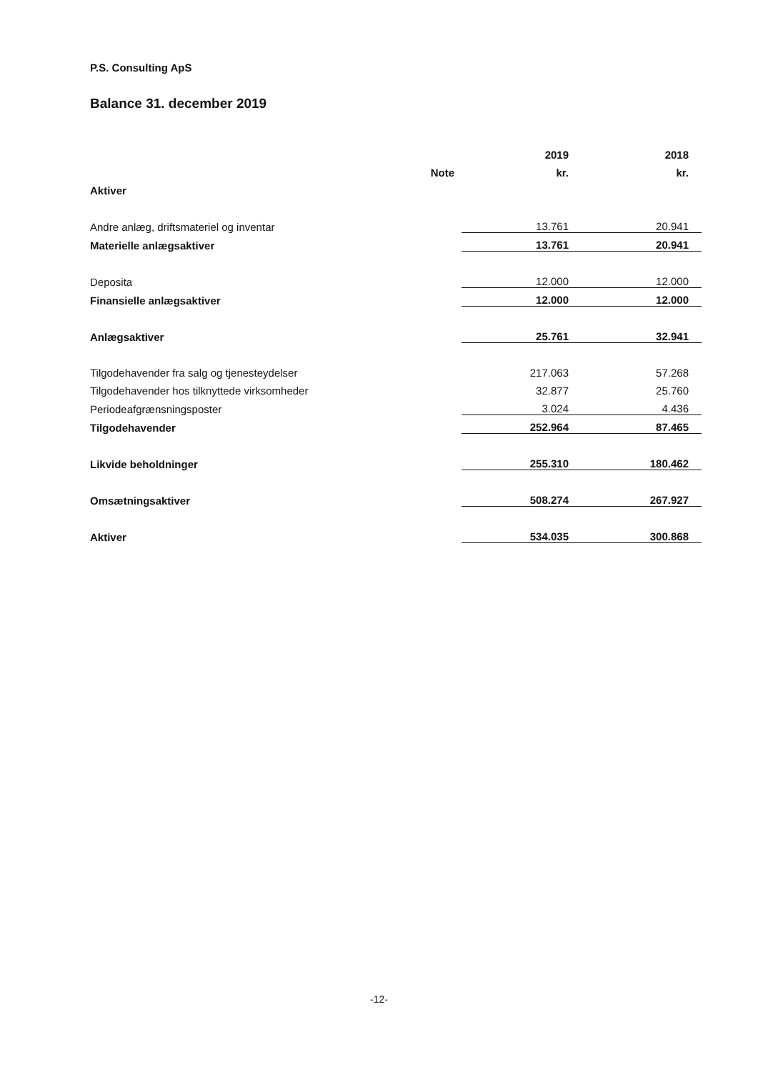P.S. Consulting ApS
Balance 31. december 2019
| | | 2019 | 2018 |
| --- | --- | --- | --- |
| | Note | kr. | kr. |
| Aktiver | | | |
| Andre anlæg, driftsmateriel og inventar | | 13.761 | 20.941 |
| Materielle anlægsaktiver | | 13.761 | 20.941 |
| Deposita | | 12.000 | 12.000 |
| Finansielle anlægsaktiver | | 12.000 | 12.000 |
| Anlægsaktiver | | 25.761 | 32.941 |
| Tilgodehavender fra salg og tjenesteydelser | | 217.063 | 57.268 |
| Tilgodehavender hos tilknyttede virksomheder | | 32.877 | 25.760 |
| Periodeafgrænsningsposter | | 3.024 | 4.436 |
| Tilgodehavender | | 252.964 | 87.465 |
| Likvide beholdninger | | 255.310 | 180.462 |
| Omsætningsaktiver | | 508.274 | 267.927 |
| Aktiver | | 534.035 | 300.868 |
-12-